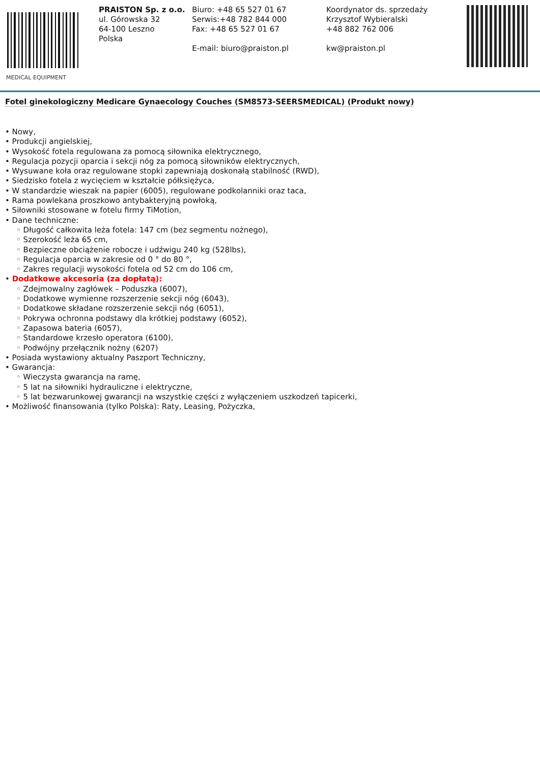MEDICAL EQUIPMENT
PRAISTON Sp. z o.o.
ul. Górowska 32
64-100 Leszno
Polska
Biuro: +48 65 527 01 67
Serwis:+48 782 844 000
Fax: +48 65 527 01 67
E-mail: biuro@praiston.pl
Koordynator ds. sprzedaży
Krzysztof Wybieralski
+48 882 762 006
kw@praiston.pl
Fotel ginekologiczny Medicare Gynaecology Couches (SM8573-SEERSMEDICAL) (Produkt nowy)
• Nowy,
• Produkcji angielskiej,
• Wysokość fotela regulowana za pomocą siłownika elektrycznego,
• Regulacja pozycji oparcia i sekcji nóg za pomocą siłowników elektrycznych,
• Wysuwane koła oraz regulowane stopki zapewniają doskonałą stabilność (RWD),
• Siedzisko fotela z wycięciem w kształcie półksiężyca,
• W standardzie wieszak na papier (6005), regulowane podkolanniki oraz taca,
• Rama powlekana proszkowo antybakteryjną powłoką,
• Siłowniki stosowane w fotelu firmy TiMotion,
• Dane techniczne:
◦ Długość całkowita leża fotela: 147 cm (bez segmentu nożnego),
◦ Szerokość leża 65 cm,
◦ Bezpieczne obciążenie robocze i udźwigu 240 kg (528lbs),
◦ Regulacja oparcia w zakresie od 0 ° do 80 °,
◦ Zakres regulacji wysokości fotela od 52 cm do 106 cm,
• Dodatkowe akcesoria (za dopłatą):
◦ Zdejmowalny zagłówek – Poduszka (6007),
◦ Dodatkowe wymienne rozszerzenie sekcji nóg (6043),
◦ Dodatkowe składane rozszerzenie sekcji nóg (6051),
◦ Pokrywa ochronna podstawy dla krótkiej podstawy (6052),
◦ Zapasowa bateria (6057),
◦ Standardowe krzesło operatora (6100),
◦ Podwójny przełącznik nożny (6207)
• Posiada wystawiony aktualny Paszport Techniczny,
• Gwarancja:
◦ Wieczysta gwarancja na ramę,
◦ 5 lat na siłowniki hydrauliczne i elektryczne,
◦ 5 lat bezwarunkowej gwarancji na wszystkie części z wyłączeniem uszkodzeń tapicerki,
• Możliwość finansowania (tylko Polska): Raty, Leasing, Pożyczka,